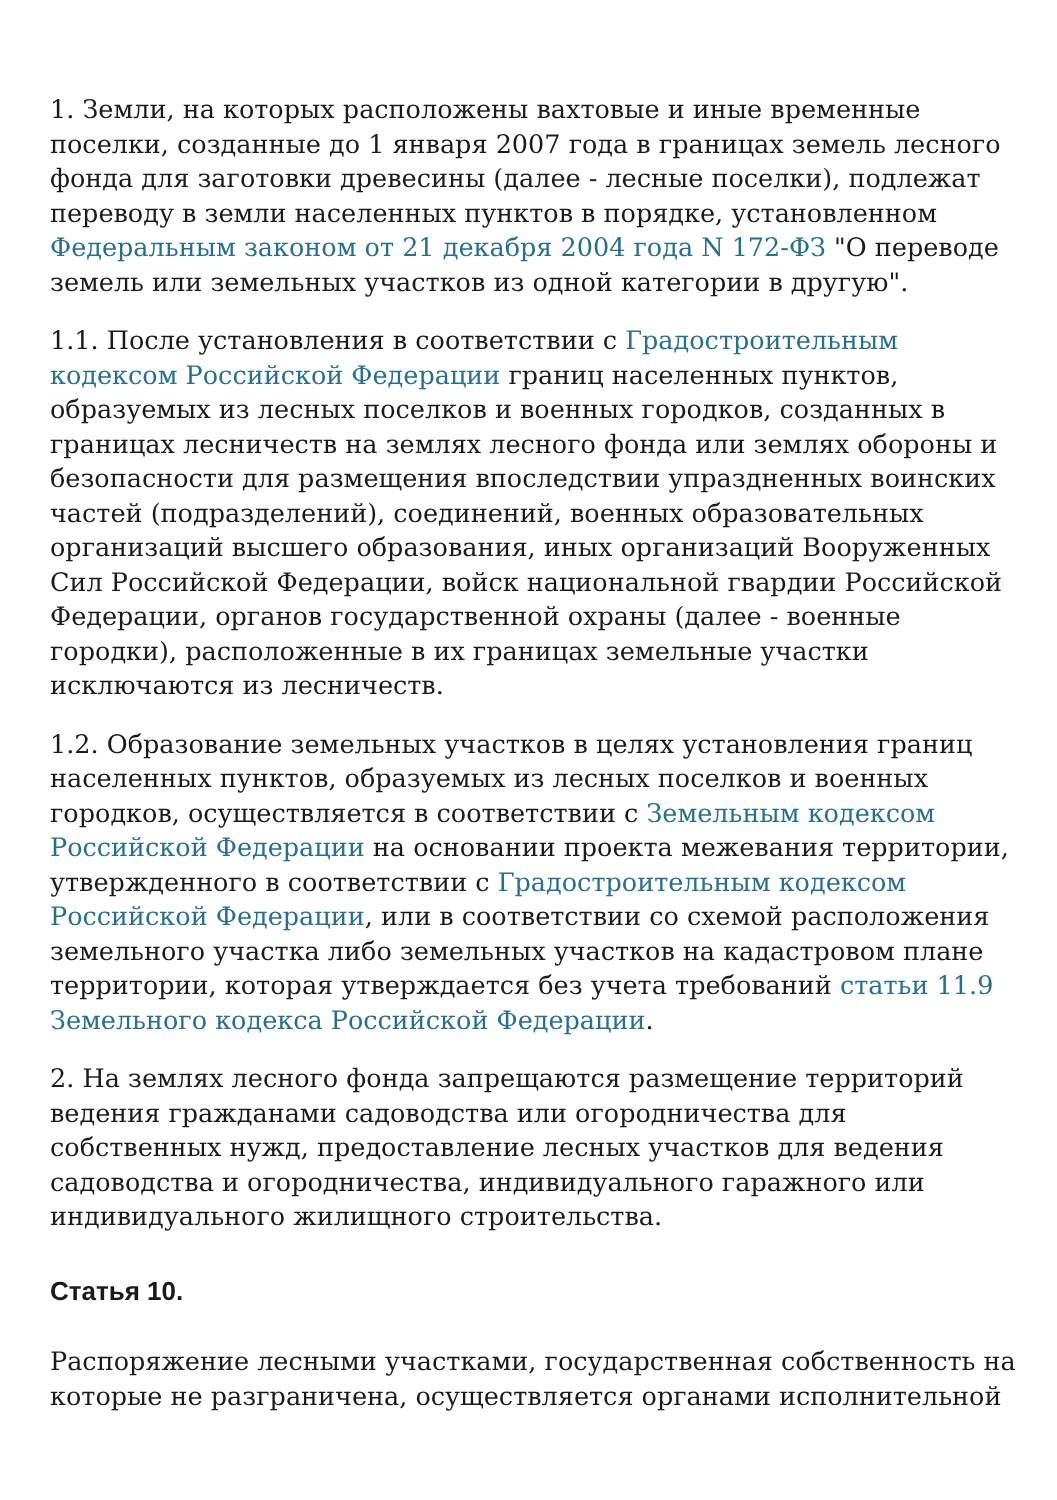1. Земли, на которых расположены вахтовые и иные временные поселки, созданные до 1 января 2007 года в границах земель лесного фонда для заготовки древесины (далее - лесные поселки), подлежат переводу в земли населенных пунктов в порядке, установленном Федеральным законом от 21 декабря 2004 года N 172-ФЗ "О переводе земель или земельных участков из одной категории в другую".
1.1. После установления в соответствии с Градостроительным кодексом Российской Федерации границ населенных пунктов, образуемых из лесных поселков и военных городков, созданных в границах лесничеств на землях лесного фонда или землях обороны и безопасности для размещения впоследствии упраздненных воинских частей (подразделений), соединений, военных образовательных организаций высшего образования, иных организаций Вооруженных Сил Российской Федерации, войск национальной гвардии Российской Федерации, органов государственной охраны (далее - военные городки), расположенные в их границах земельные участки исключаются из лесничеств.
1.2. Образование земельных участков в целях установления границ населенных пунктов, образуемых из лесных поселков и военных городков, осуществляется в соответствии с Земельным кодексом Российской Федерации на основании проекта межевания территории, утвержденного в соответствии с Градостроительным кодексом Российской Федерации, или в соответствии со схемой расположения земельного участка либо земельных участков на кадастровом плане территории, которая утверждается без учета требований статьи 11.9 Земельного кодекса Российской Федерации.
2. На землях лесного фонда запрещаются размещение территорий ведения гражданами садоводства или огородничества для собственных нужд, предоставление лесных участков для ведения садоводства и огородничества, индивидуального гаражного или индивидуального жилищного строительства.
Статья 10.
Распоряжение лесными участками, государственная собственность на которые не разграничена, осуществляется органами исполнительной